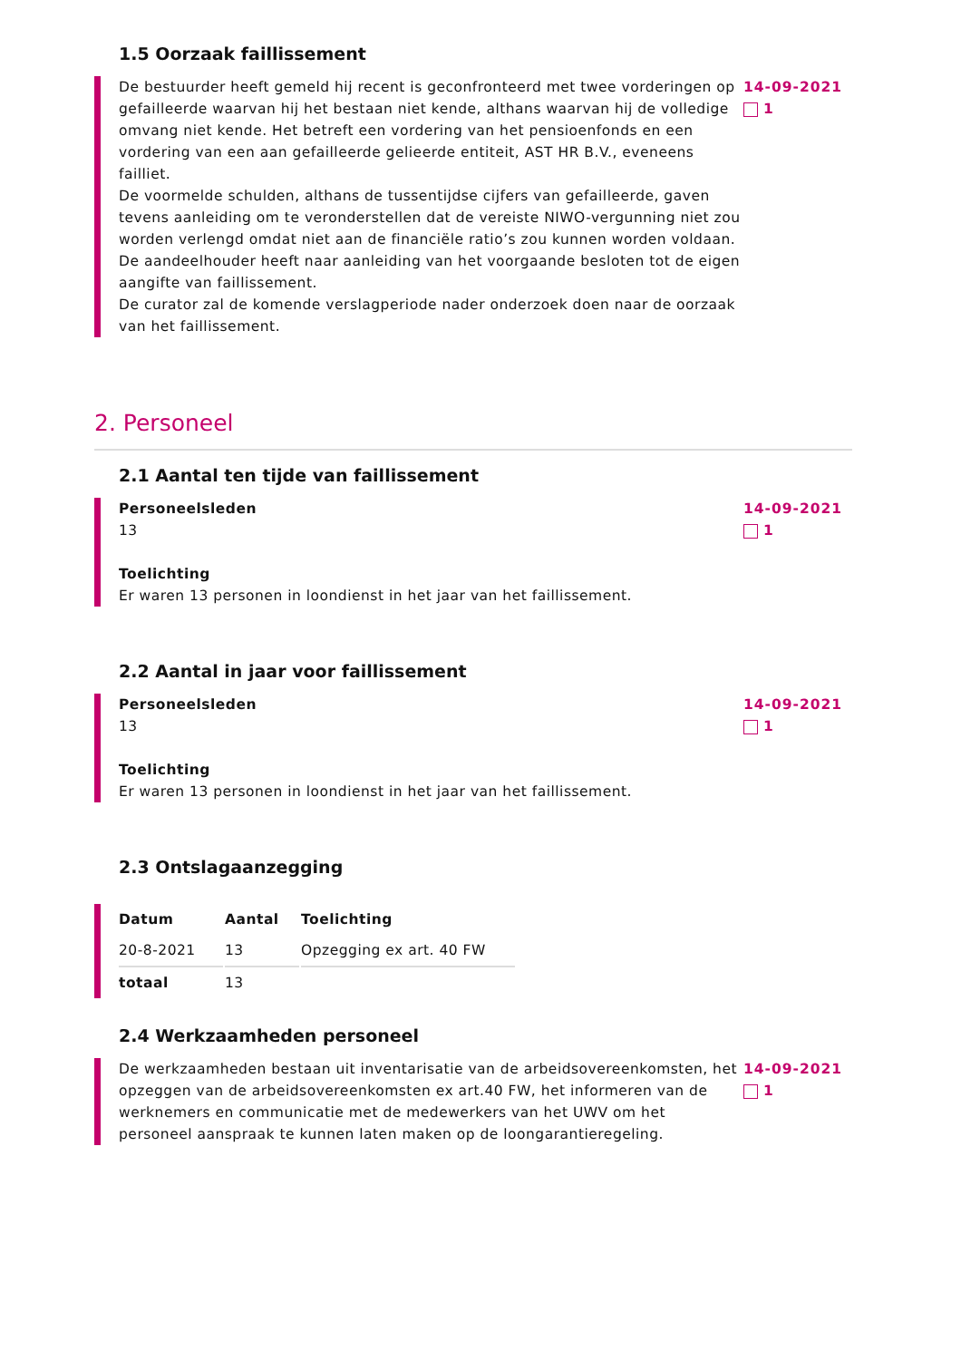1.5 Oorzaak faillissement
De bestuurder heeft gemeld hij recent is geconfronteerd met twee vorderingen op gefailleerde waarvan hij het bestaan niet kende, althans waarvan hij de volledige omvang niet kende. Het betreft een vordering van het pensioenfonds en een vordering van een aan gefailleerde gelieerde entiteit, AST HR B.V., eveneens failliet.
De voormelde schulden, althans de tussentijdse cijfers van gefailleerde, gaven tevens aanleiding om te veronderstellen dat de vereiste NIWO-vergunning niet zou worden verlengd omdat niet aan de financiële ratio’s zou kunnen worden voldaan.
De aandeelhouder heeft naar aanleiding van het voorgaande besloten tot de eigen aangifte van faillissement.
De curator zal de komende verslagperiode nader onderzoek doen naar de oorzaak van het faillissement.
14-09-2021
1
2. Personeel
2.1 Aantal ten tijde van faillissement
Personeelsleden
13
Toelichting
Er waren 13 personen in loondienst in het jaar van het faillissement.
14-09-2021
1
2.2 Aantal in jaar voor faillissement
Personeelsleden
13
Toelichting
Er waren 13 personen in loondienst in het jaar van het faillissement.
14-09-2021
1
2.3 Ontslagaanzegging
| Datum | Aantal | Toelichting |
| --- | --- | --- |
| 20-8-2021 | 13 | Opzegging ex art. 40 FW |
| totaal | 13 | |
2.4 Werkzaamheden personeel
De werkzaamheden bestaan uit inventarisatie van de arbeidsovereenkomsten, het opzeggen van de arbeidsovereenkomsten ex art.40 FW, het informeren van de werknemers en communicatie met de medewerkers van het UWV om het personeel aanspraak te kunnen laten maken op de loongarantieregeling.
14-09-2021
1